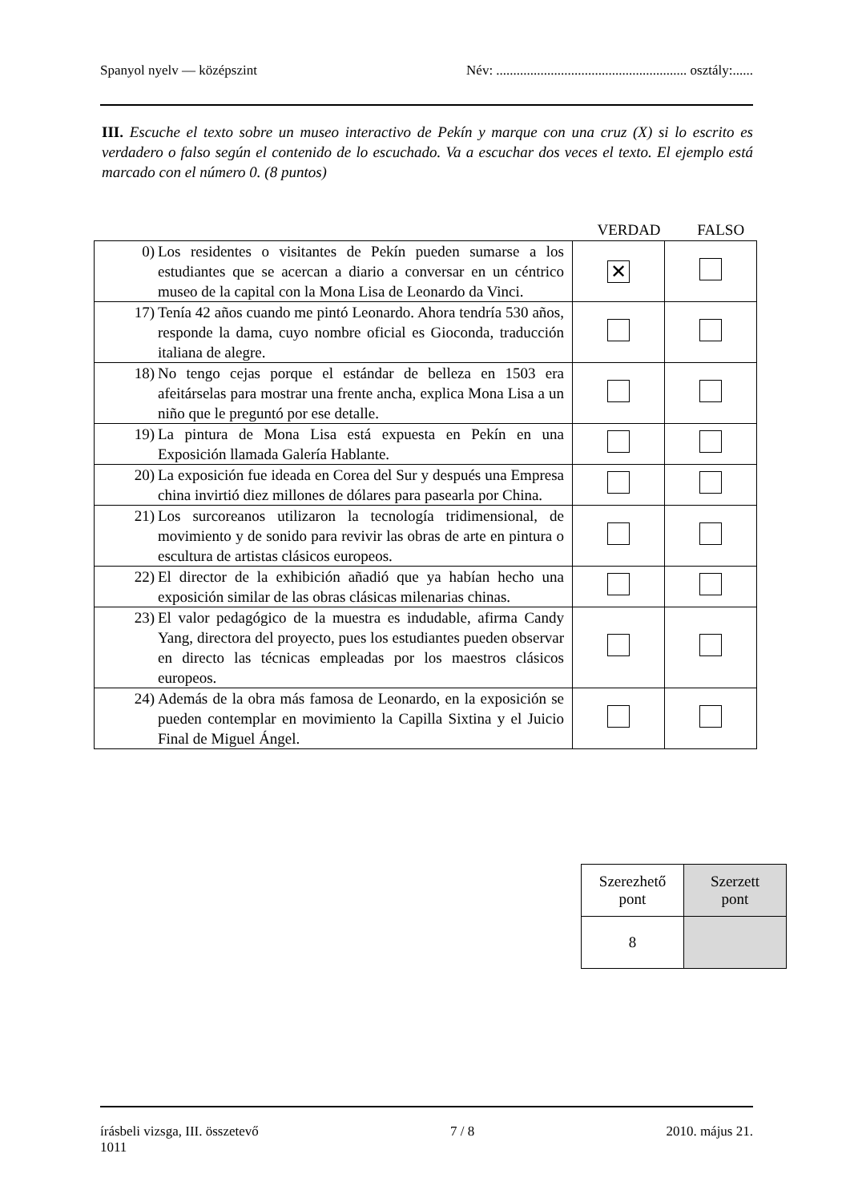Spanyol nyelv — középszint Név: ........................................................ osztály:......
III. Escuche el texto sobre un museo interactivo de Pekín y marque con una cruz (X) si lo escrito es verdadero o falso según el contenido de lo escuchado. Va a escuchar dos veces el texto. El ejemplo está marcado con el número 0. (8 puntos)
VERDAD FALSO
| 0) Los residentes o visitantes de Pekín pueden sumarse a los estudiantes que se acercan a diario a conversar en un céntrico museo de la capital con la Mona Lisa de Leonardo da Vinci. | ✕ | |
| 17) Tenía 42 años cuando me pintó Leonardo. Ahora tendría 530 años, responde la dama, cuyo nombre oficial es Gioconda, traducción italiana de alegre. | | |
| 18) No tengo cejas porque el estándar de belleza en 1503 era afeitárselas para mostrar una frente ancha, explica Mona Lisa a un niño que le preguntó por ese detalle. | | |
| 19) La pintura de Mona Lisa está expuesta en Pekín en una Exposición llamada Galería Hablante. | | |
| 20) La exposición fue ideada en Corea del Sur y después una Empresa china invirtió diez millones de dólares para pasearla por China. | | |
| 21) Los surcoreanos utilizaron la tecnología tridimensional, de movimiento y de sonido para revivir las obras de arte en pintura o escultura de artistas clásicos europeos. | | |
| 22) El director de la exhibición añadió que ya habían hecho una exposición similar de las obras clásicas milenarias chinas. | | |
| 23) El valor pedagógico de la muestra es indudable, afirma Candy Yang, directora del proyecto, pues los estudiantes pueden observar en directo las técnicas empleadas por los maestros clásicos europeos. | | |
| 24) Además de la obra más famosa de Leonardo, en la exposición se pueden contemplar en movimiento la Capilla Sixtina y el Juicio Final de Miguel Ángel. | | |
| Szerezhető pont | Szerzett pont |
| 8 | |
írásbeli vizsga, III. összetevő
1011 7 / 8 2010. május 21.